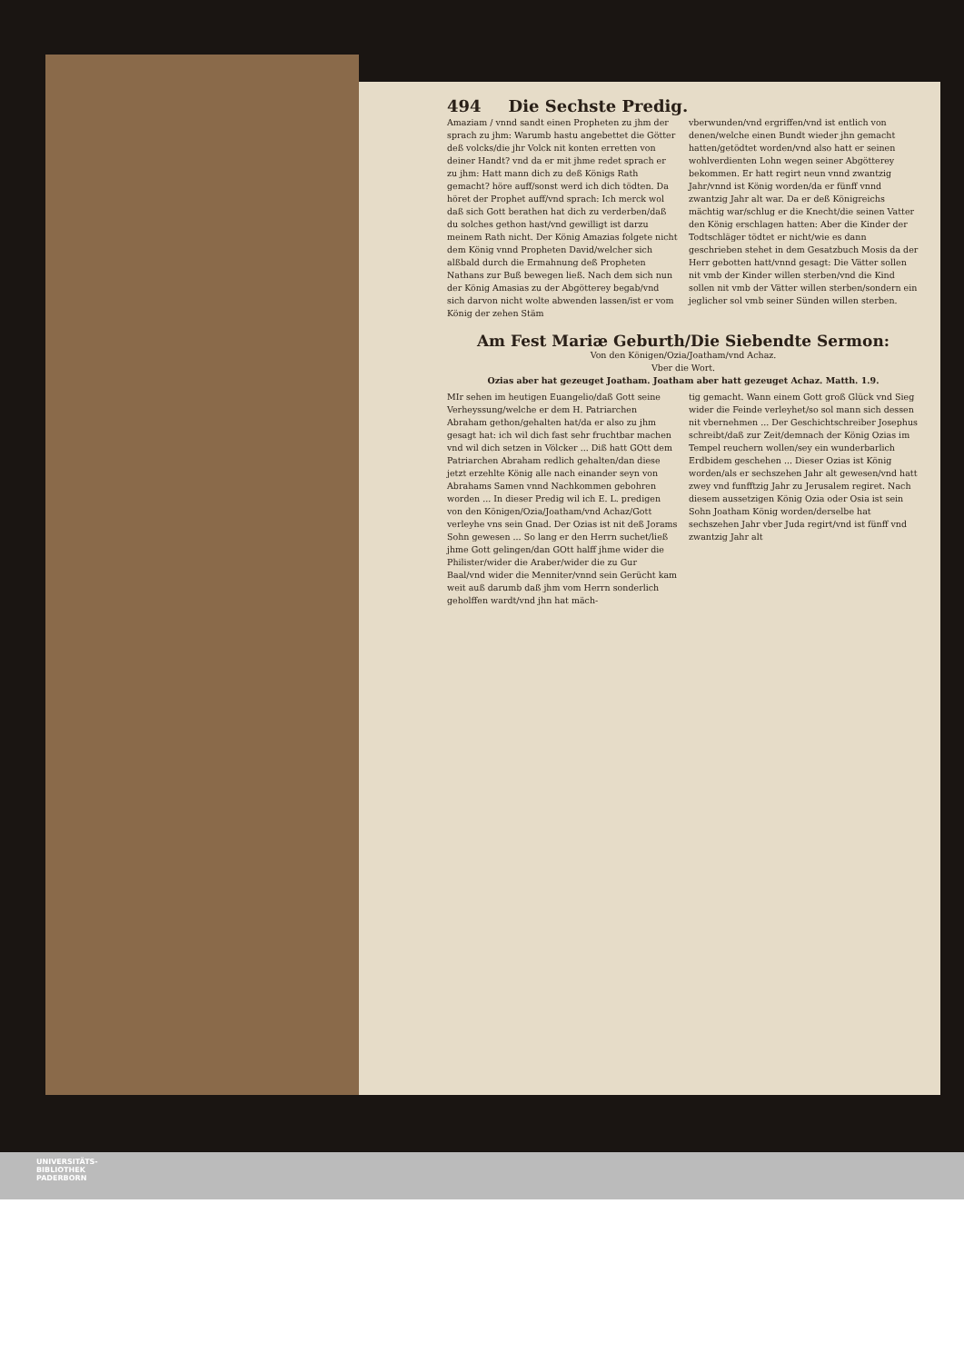494 Die Sechste Predig.
Amaziam / vnnd sandt einen Propheten zu jhm der sprach zu jhm: Warumb hastu angebettet die Götter deß volcks/die jhr Volck nit konten erretten von deiner Handt? vnd da er mit jhme redet sprach er zu jhm: Hatt mann dich zu deß Königs Rath gemacht? höre auff/sonst werd ich dich tödten. Da höret der Prophet auff/vnd sprach: Ich merck wol daß sich Gott berathen hat dich zu verderben/daß du solches gethon hast/vnd gewilligt ist darzu meinem Rath nicht. Der König Amazias folgete nicht dem König vnnd Propheten David/welcher sich alßbald durch die Ermahnung deß Propheten Nathans zur Buß bewegen ließ. Nach dem sich nun der König Amasias zu der Abgötterey begab/vnd sich darvon nicht wolte abwenden lassen/ist er vom König der zehen Stäm
vberwunden/vnd ergriffen/vnd ist entlich von denen/welche einen Bundt wieder jhn gemacht hatten/getödtet worden/vnd also hatt er seinen wohlverdienten Lohn wegen seiner Abgötterey bekommen. Er hatt regirt neun vnnd zwantzig Jahr/vnnd ist König worden/da er fünff vnnd zwantzig Jahr alt war. Da er deß Königreichs mächtig war/schlug er die Knecht/die seinen Vatter den König erschlagen hatten: Aber die Kinder der Todtschläger tödtet er nicht/wie es dann geschrieben stehet in dem Gesatzbuch Mosis da der Herr gebotten hatt/vnnd gesagt: Die Vätter sollen nit vmb der Kinder willen sterben/vnd die Kind sollen nit vmb der Vätter willen sterben/sondern ein jeglicher sol vmb seiner Sünden willen sterben.
Am Fest Mariæ Geburth/Die Siebendte Sermon:
Von den Königen/Ozia/Joatham/vnd Achaz.
Vber die Wort.
Ozias aber hat gezeuget Joatham. Joatham aber hatt gezeuget Achaz. Matth. 1.9.
MIr sehen im heutigen Euangelio/daß Gott seine Verheyssung/welche er dem H. Patriarchen Abraham gethon/gehalten hat/da er also zu jhm gesagt hat: ich wil dich fast sehr fruchtbar machen vnd wil dich setzen in Völcker ... Diß hatt GOtt dem Patriarchen Abraham redlich gehalten/dan diese jetzt erzehlte König alle nach einander seyn von Abrahams Samen vnnd Nachkommen gebohren worden ... In dieser Predig wil ich E. L. predigen von den Königen/Ozia/Joatham/vnd Achaz/Gott verleyhe vns sein Gnad. Der Ozias ist nit deß Jorams Sohn gewesen ... So lang er den Herrn suchet/ließ jhme Gott gelingen/dan GOtt halff jhme wider die Philister/wider die Araber/wider die zu Gur Baal/vnd wider die Menniter/vnnd sein Gerücht kam weit auß darumb daß jhm vom Herrn sonderlich geholffen wardt/vnd jhn hat mäch-
tig gemacht. Wann einem Gott groß Glück vnd Sieg wider die Feinde verleyhet/so sol mann sich dessen nit vbernehmen ... Der Geschichtschreiber Josephus schreibt/daß zur Zeit/demnach der König Ozias im Tempel reuchern wollen/sey ein wunderbarlich Erdbidem geschehen ... Dieser Ozias ist König worden/als er sechszehen Jahr alt gewesen/vnd hatt zwey vnd funfftzig Jahr zu Jerusalem regiret. Nach diesem aussetzigen König Ozia oder Osia ist sein Sohn Joatham König worden/derselbe hat sechszehen Jahr vber Juda regirt/vnd ist fünff vnd zwantzig Jahr alt
UNIVERSITÄTS-
BIBLIOTHEK
PADERBORN